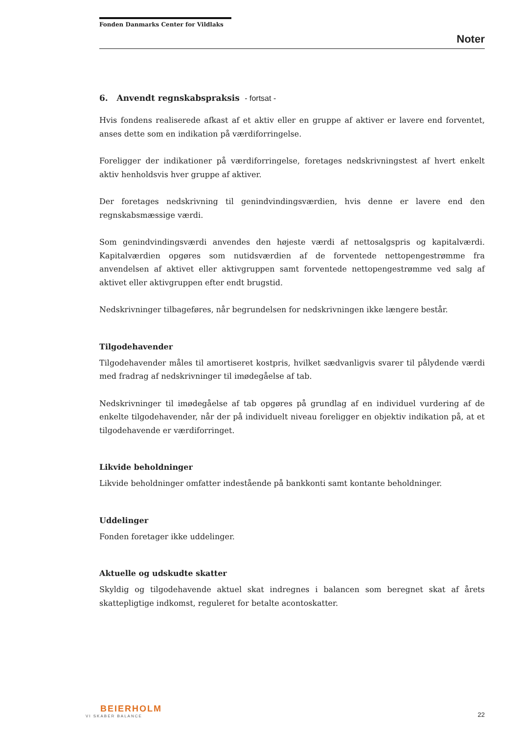Fonden Danmarks Center for Vildlaks
Noter
6. Anvendt regnskabspraksis - fortsat -
Hvis fondens realiserede afkast af et aktiv eller en gruppe af aktiver er lavere end forventet, anses dette som en indikation på værdiforringelse.
Foreligger der indikationer på værdiforringelse, foretages nedskrivningstest af hvert enkelt aktiv henholdsvis hver gruppe af aktiver.
Der foretages nedskrivning til genindvindingsværdien, hvis denne er lavere end den regnskabsmæssige værdi.
Som genindvindingsværdi anvendes den højeste værdi af nettosalgspris og kapitalværdi. Kapitalværdien opgøres som nutidsværdien af de forventede nettopengestrømme fra anvendelsen af aktivet eller aktivgruppen samt forventede nettopengestrømme ved salg af aktivet eller aktivgruppen efter endt brugstid.
Nedskrivninger tilbageføres, når begrundelsen for nedskrivningen ikke længere består.
Tilgodehavender
Tilgodehavender måles til amortiseret kostpris, hvilket sædvanligvis svarer til pålydende værdi med fradrag af nedskrivninger til imødegåelse af tab.
Nedskrivninger til imødegåelse af tab opgøres på grundlag af en individuel vurdering af de enkelte tilgodehavender, når der på individuelt niveau foreligger en objektiv indikation på, at et tilgodehavende er værdiforringet.
Likvide beholdninger
Likvide beholdninger omfatter indestående på bankkonti samt kontante beholdninger.
Uddelinger
Fonden foretager ikke uddelinger.
Aktuelle og udskudte skatter
Skyldig og tilgodehavende aktuel skat indregnes i balancen som beregnet skat af årets skattepligtige indkomst, reguleret for betalte acontoskatter.
BEIERHOLM
VI SKABER BALANCE
22